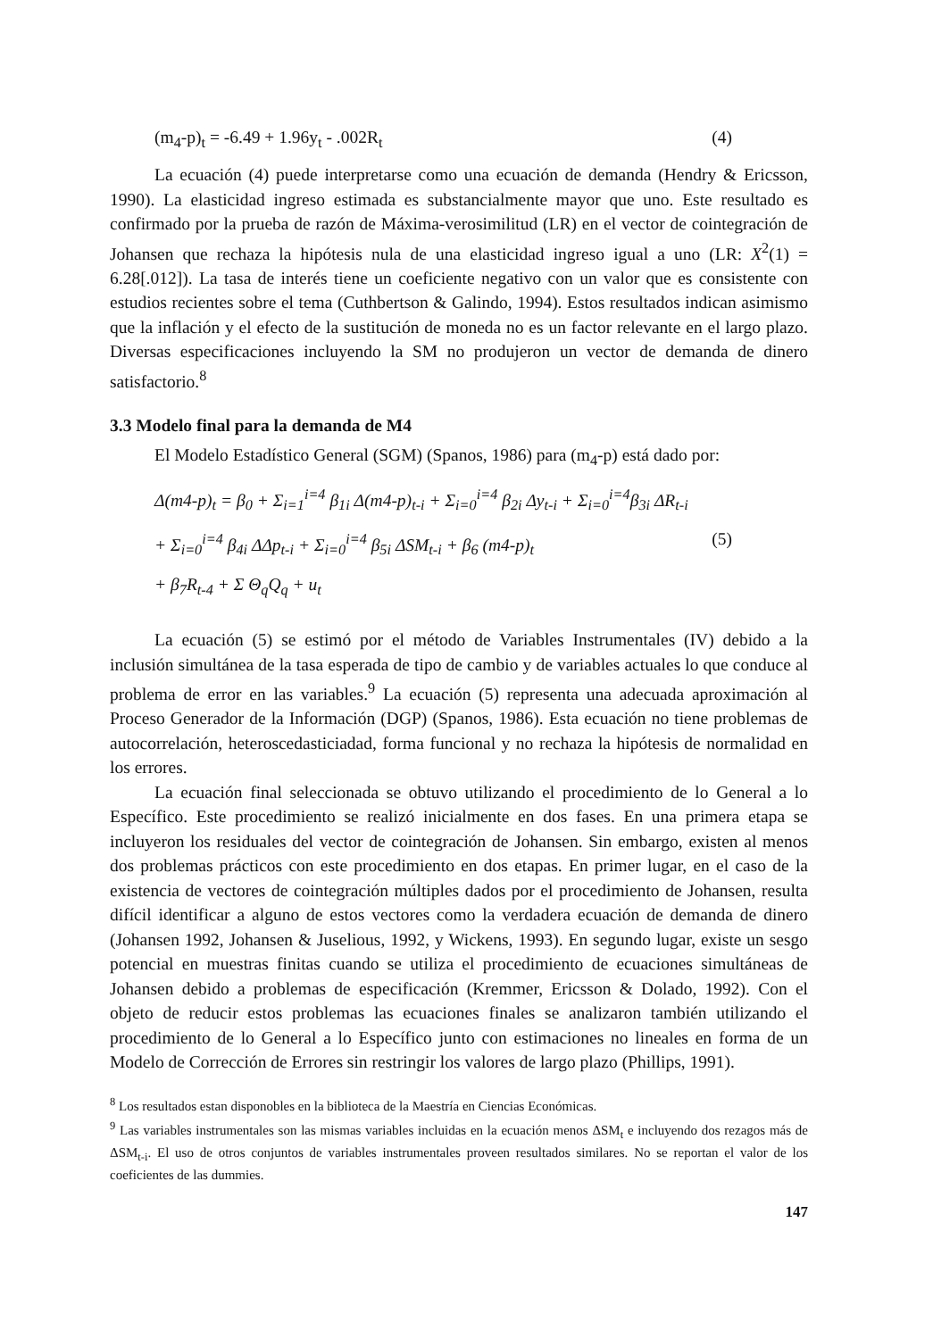(m<sub>4</sub>-p)<sub>t</sub> = -6.49 + 1.96y<sub>t</sub> - .002R<sub>t</sub> (4)
La ecuación (4) puede interpretarse como una ecuación de demanda (Hendry & Ericsson, 1990). La elasticidad ingreso estimada es substancialmente mayor que uno. Este resultado es confirmado por la prueba de razón de Máxima-verosimilitud (LR) en el vector de cointegración de Johansen que rechaza la hipótesis nula de una elasticidad ingreso igual a uno (LR: X<sup>2</sup>(1) = 6.28[.012]). La tasa de interés tiene un coeficiente negativo con un valor que es consistente con estudios recientes sobre el tema (Cuthbertson & Galindo, 1994). Estos resultados indican asimismo que la inflación y el efecto de la sustitución de moneda no es un factor relevante en el largo plazo. Diversas especificaciones incluyendo la SM no produjeron un vector de demanda de dinero satisfactorio.<sup>8</sup>
3.3 Modelo final para la demanda de M4
El Modelo Estadístico General (SGM) (Spanos, 1986) para (m<sub>4</sub>-p) está dado por:
Δ(m4-p)<sub>t</sub> = β<sub>0</sub> + Σ<sub>i=1</sub><sup>i=4</sup> β<sub>1i</sub> Δ(m4-p)<sub>t-i</sub> + Σ<sub>i=0</sub><sup>i=4</sup> β<sub>2i</sub> Δy<sub>t-i</sub> + Σ<sub>i=0</sub><sup>i=4</sup>β<sub>3i</sub> ΔR<sub>t-i</sub>
+ Σ<sub>i=0</sub><sup>i=4</sup> β<sub>4i</sub> ΔΔp<sub>t-i</sub> + Σ<sub>i=0</sub><sup>i=4</sup> β<sub>5i</sub> ΔSM<sub>t-i</sub> + β<sub>6</sub> (m4-p)<sub>t</sub> (5)
+ β<sub>7</sub>R<sub>t-4</sub> + Σ Θ<sub>q</sub>Q<sub>q</sub> + u<sub>t</sub>
La ecuación (5) se estimó por el método de Variables Instrumentales (IV) debido a la inclusión simultánea de la tasa esperada de tipo de cambio y de variables actuales lo que conduce al problema de error en las variables.<sup>9</sup> La ecuación (5) representa una adecuada aproximación al Proceso Generador de la Información (DGP) (Spanos, 1986). Esta ecuación no tiene problemas de autocorrelación, heteroscedasticiadad, forma funcional y no rechaza la hipótesis de normalidad en los errores.
La ecuación final seleccionada se obtuvo utilizando el procedimiento de lo General a lo Específico. Este procedimiento se realizó inicialmente en dos fases. En una primera etapa se incluyeron los residuales del vector de cointegración de Johansen. Sin embargo, existen al menos dos problemas prácticos con este procedimiento en dos etapas. En primer lugar, en el caso de la existencia de vectores de cointegración múltiples dados por el procedimiento de Johansen, resulta difícil identificar a alguno de estos vectores como la verdadera ecuación de demanda de dinero (Johansen 1992, Johansen & Juselious, 1992, y Wickens, 1993). En segundo lugar, existe un sesgo potencial en muestras finitas cuando se utiliza el procedimiento de ecuaciones simultáneas de Johansen debido a problemas de especificación (Kremmer, Ericsson & Dolado, 1992). Con el objeto de reducir estos problemas las ecuaciones finales se analizaron también utilizando el procedimiento de lo General a lo Específico junto con estimaciones no lineales en forma de un Modelo de Corrección de Errores sin restringir los valores de largo plazo (Phillips, 1991).
<sup>8</sup> Los resultados estan disponobles en la biblioteca de la Maestría en Ciencias Económicas.
<sup>9</sup> Las variables instrumentales son las mismas variables incluidas en la ecuación menos ΔSM<sub>t</sub> e incluyendo dos rezagos más de ΔSM<sub>t-i</sub>. El uso de otros conjuntos de variables instrumentales proveen resultados similares. No se reportan el valor de los coeficientes de las dummies.
147